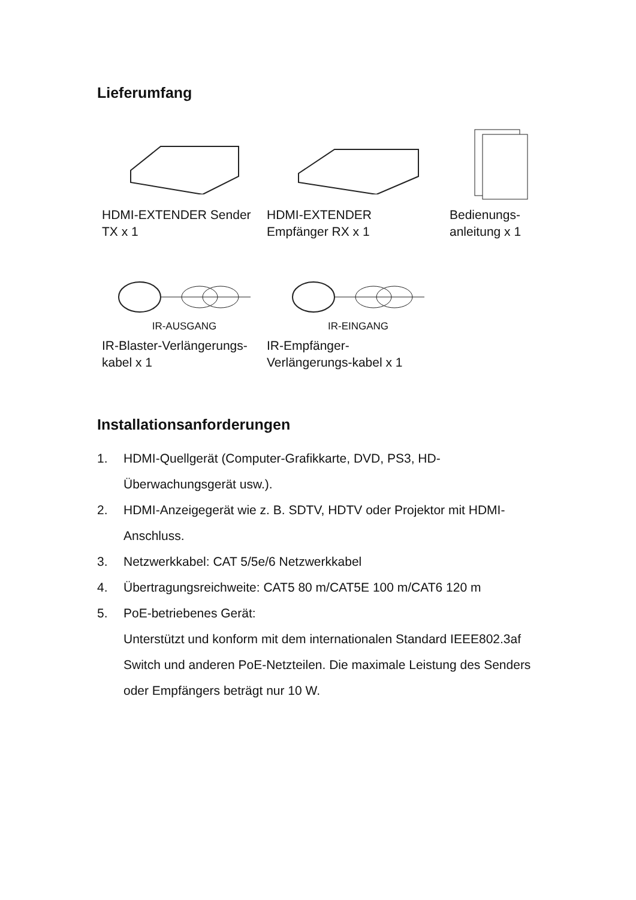Lieferumfang
HDMI-EXTENDER Sender TX x 1
HDMI-EXTENDER
Empfänger RX x 1
Bedienungs-
anleitung x 1
IR-AUSGANG
IR-Blaster-Verlängerungs-
kabel x 1
IR-EINGANG
IR-Empfänger-
Verlängerungs-kabel x 1
Installationsanforderungen
1. HDMI-Quellgerät (Computer-Grafikkarte, DVD, PS3, HD-Überwachungsgerät usw.).
2. HDMI-Anzeigegerät wie z. B. SDTV, HDTV oder Projektor mit HDMI-Anschluss.
3. Netzwerkkabel: CAT 5/5e/6 Netzwerkkabel
4. Übertragungsreichweite: CAT5 80 m/CAT5E 100 m/CAT6 120 m
5. PoE-betriebenes Gerät:
Unterstützt und konform mit dem internationalen Standard IEEE802.3af Switch und anderen PoE-Netzteilen. Die maximale Leistung des Senders oder Empfängers beträgt nur 10 W.